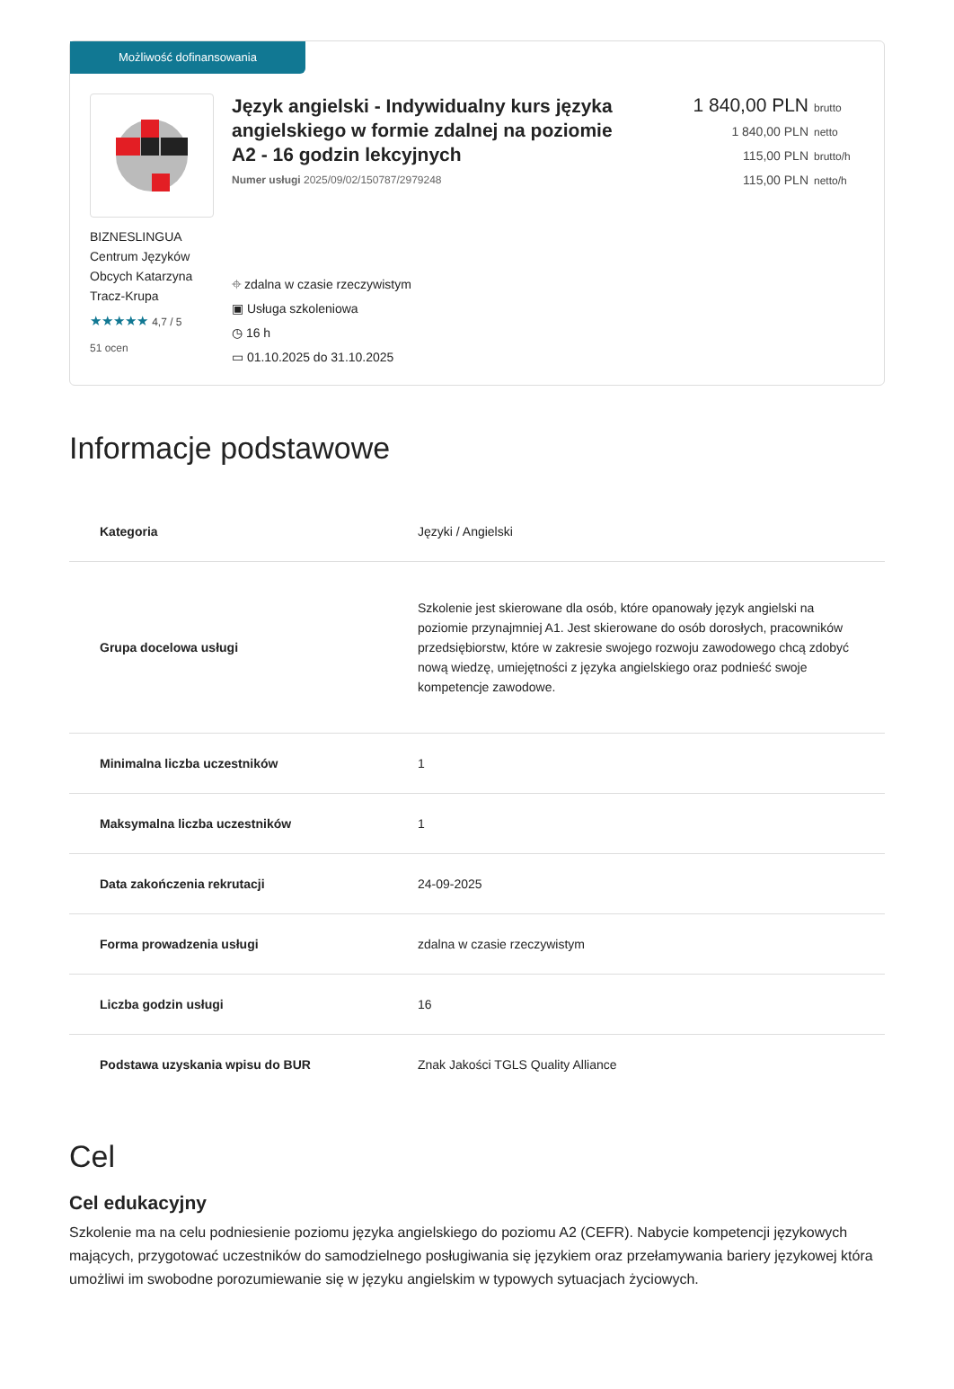Możliwość dofinansowania
BIZNESLINGUA Centrum Języków Obcych Katarzyna Tracz-Krupa
★★★★★ 4,7 / 5
51 ocen
Język angielski - Indywidualny kurs języka angielskiego w formie zdalnej na poziomie A2 - 16 godzin lekcyjnych
Numer usługi 2025/09/02/150787/2979248
⌖ zdalna w czasie rzeczywistym
▣ Usługa szkoleniowa
◷ 16 h
▭ 01.10.2025 do 31.10.2025
1 840,00 PLN brutto
1 840,00 PLN netto
115,00 PLN brutto/h
115,00 PLN netto/h
Informacje podstawowe
| Kategoria | Języki / Angielski |
| Grupa docelowa usługi | Szkolenie jest skierowane dla osób, które opanowały język angielski na poziomie przynajmniej A1. Jest skierowane do osób dorosłych, pracowników przedsiębiorstw, które w zakresie swojego rozwoju zawodowego chcą zdobyć nową wiedzę, umiejętności z języka angielskiego oraz podnieść swoje kompetencje zawodowe. |
| Minimalna liczba uczestników | 1 |
| Maksymalna liczba uczestników | 1 |
| Data zakończenia rekrutacji | 24-09-2025 |
| Forma prowadzenia usługi | zdalna w czasie rzeczywistym |
| Liczba godzin usługi | 16 |
| Podstawa uzyskania wpisu do BUR | Znak Jakości TGLS Quality Alliance |
Cel
Cel edukacyjny
Szkolenie ma na celu podniesienie poziomu języka angielskiego do poziomu A2 (CEFR). Nabycie kompetencji językowych mających, przygotować uczestników do samodzielnego posługiwania się językiem oraz przełamywania bariery językowej która umożliwi im swobodne porozumiewanie się w języku angielskim w typowych sytuacjach życiowych.